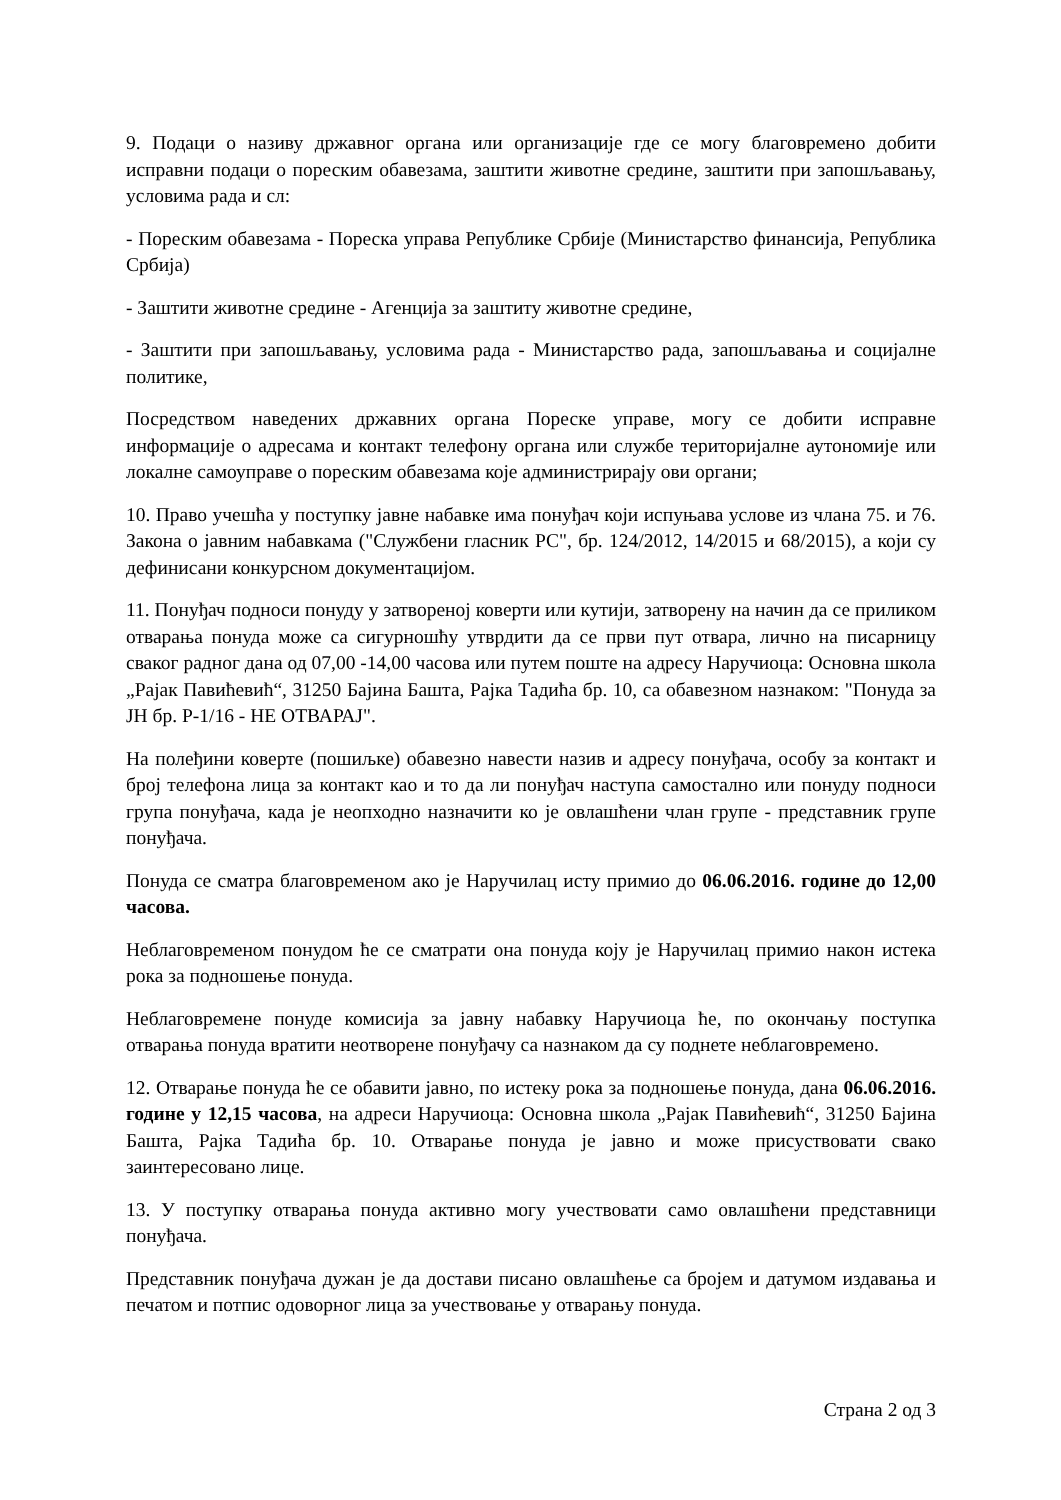9. Подаци о називу државног органа или организације где се могу благовремено добити исправни подаци о пореским обавезама, заштити животне средине, заштити при запошљавању, условима рада и сл:
- Пореским обавезама - Пореска управа Републике Србије (Министарство финансија, Република Србија)
- Заштити животне средине - Агенција за заштиту животне средине,
- Заштити при запошљавању, условима рада - Министарство рада, запошљавања и социјалне политике,
Посредством наведених државних органа Пореске управе, могу се добити исправне информације о адресама и контакт телефону органа или службе територијалне аутономије или локалне самоуправе о пореским обавезама које администрирају ови органи;
10. Право учешћа у поступку јавне набавке има понуђач који испуњава услове из члана 75. и 76. Закона о јавним набавкама ("Службени гласник РС", бр. 124/2012, 14/2015 и 68/2015), а који су дефинисани конкурсном документацијом.
11. Понуђач подноси понуду у затвореној коверти или кутији, затворену на начин да се приликом отварања понуда може са сигурношћу утврдити да се први пут отвара, лично на писарницу сваког радног дана од 07,00 -14,00 часова или путем поште на адресу Наручиоца: Основна школа „Рајак Павићевић“, 31250 Бајина Башта, Рајка Тадића бр. 10, са обавезном назнаком: "Понуда за ЈН бр. Р-1/16 - НЕ ОТВАРАЈ".
На полеђини коверте (пошиљке) обавезно навести назив и адресу понуђача, особу за контакт и број телефона лица за контакт као и то да ли понуђач наступа самостално или понуду подноси група понуђача, када је неопходно назначити ко је овлашћени члан групе - представник групе понуђача.
Понуда се сматра благовременом ако је Наручилац исту примио до 06.06.2016. године до 12,00 часова.
Неблаговременом понудом ће се сматрати она понуда коју је Наручилац примио након истека рока за подношење понуда.
Неблаговремене понуде комисија за јавну набавку Наручиоца ће, по окончању поступка отварања понуда вратити неотворене понуђачу са назнаком да су поднете неблаговремено.
12. Отварање понуда ће се обавити јавно, по истеку рока за подношење понуда, дана 06.06.2016. године у 12,15 часова, на адреси Наручиоца: Основна школа „Рајак Павићевић“, 31250 Бајина Башта, Рајка Тадића бр. 10. Отварање понуда је јавно и може присуствовати свако заинтересовано лице.
13. У поступку отварања понуда активно могу учествовати само овлашћени представници понуђача.
Представник понуђача дужан је да достави писано овлашћење са бројем и датумом издавања и печатом и потпис одоворног лица за учествовање у отварању понуда.
Страна 2 од 3